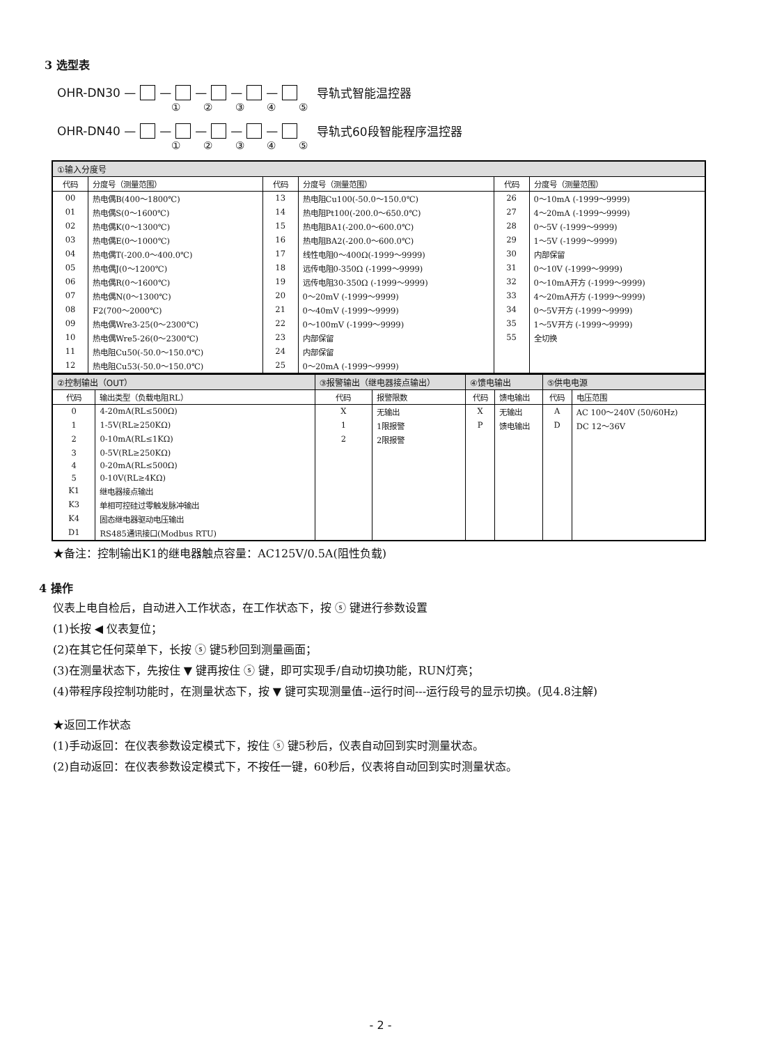3 选型表
OHR-DN30 — — — — — 导轨式智能温控器
① ② ③ ④ ⑤
OHR-DN40 — — — — — 导轨式60段智能程序温控器
① ② ③ ④ ⑤
| ①输入分度号 | | | | | |
| --- | --- | --- | --- | --- | --- |
| 代码 | 分度号（测量范围） | 代码 | 分度号（测量范围） | 代码 | 分度号（测量范围） |
| 00 | 热电偶B(400～1800℃) | 13 | 热电阻Cu100(-50.0～150.0℃) | 26 | 0～10mA (-1999～9999) |
| 01 | 热电偶S(0～1600℃) | 14 | 热电阻Pt100(-200.0～650.0℃) | 27 | 4～20mA (-1999～9999) |
| 02 | 热电偶K(0～1300℃) | 15 | 热电阻BA1(-200.0～600.0℃) | 28 | 0～5V (-1999～9999) |
| 03 | 热电偶E(0～1000℃) | 16 | 热电阻BA2(-200.0～600.0℃) | 29 | 1～5V (-1999～9999) |
| 04 | 热电偶T(-200.0～400.0℃) | 17 | 线性电阻0～400Ω(-1999～9999) | 30 | 内部保留 |
| 05 | 热电偶J(0～1200℃) | 18 | 远传电阻0-350Ω (-1999～9999) | 31 | 0～10V (-1999～9999) |
| 06 | 热电偶R(0～1600℃) | 19 | 远传电阻30-350Ω (-1999～9999) | 32 | 0～10mA开方 (-1999～9999) |
| 07 | 热电偶N(0～1300℃) | 20 | 0～20mV (-1999～9999) | 33 | 4～20mA开方 (-1999～9999) |
| 08 | F2(700～2000℃) | 21 | 0～40mV (-1999～9999) | 34 | 0～5V开方 (-1999～9999) |
| 09 | 热电偶Wre3-25(0～2300℃) | 22 | 0～100mV (-1999～9999) | 35 | 1～5V开方 (-1999～9999) |
| 10 | 热电偶Wre5-26(0～2300℃) | 23 | 内部保留 | 55 | 全切换 |
| 11 | 热电阻Cu50(-50.0～150.0℃) | 24 | 内部保留 | | |
| 12 | 热电阻Cu53(-50.0～150.0℃) | 25 | 0～20mA (-1999～9999) | | |
| ②控制输出（OUT） | | ③报警输出（继电器接点输出） | | ④馈电输出 | | ⑤供电电源 | |
| --- | --- | --- | --- | --- | --- | --- | --- |
| 代码 | 输出类型（负载电阻RL） | 代码 | 报警限数 | 代码 | 馈电输出 | 代码 | 电压范围 |
| 0 | 4-20mA(RL≤500Ω) | X | 无输出 | X | 无输出 | A | AC 100～240V (50/60Hz) |
| 1 | 1-5V(RL≥250KΩ) | 1 | 1限报警 | P | 馈电输出 | D | DC 12～36V |
| 2 | 0-10mA(RL≤1KΩ) | 2 | 2限报警 | | | | |
| 3 | 0-5V(RL≥250KΩ) | | | | | | |
| 4 | 0-20mA(RL≤500Ω) | | | | | | |
| 5 | 0-10V(RL≥4KΩ) | | | | | | |
| K1 | 继电器接点输出 | | | | | | |
| K3 | 单相可控硅过零触发脉冲输出 | | | | | | |
| K4 | 固态继电器驱动电压输出 | | | | | | |
| D1 | RS485通讯接口(Modbus RTU) | | | | | | |
★备注：控制输出K1的继电器触点容量：AC125V/0.5A(阻性负载)
4 操作
仪表上电自检后，自动进入工作状态，在工作状态下，按 ⓢ 键进行参数设置
(1)长按 ◀ 仪表复位；
(2)在其它任何菜单下，长按 ⓢ 键5秒回到测量画面；
(3)在测量状态下，先按住 ▼ 键再按住 ⓢ 键，即可实现手/自动切换功能，RUN灯亮；
(4)带程序段控制功能时，在测量状态下，按 ▼ 键可实现测量值--运行时间---运行段号的显示切换。(见4.8注解)
★返回工作状态
(1)手动返回：在仪表参数设定模式下，按住 ⓢ 键5秒后，仪表自动回到实时测量状态。
(2)自动返回：在仪表参数设定模式下，不按任一键，60秒后，仪表将自动回到实时测量状态。
- 2 -